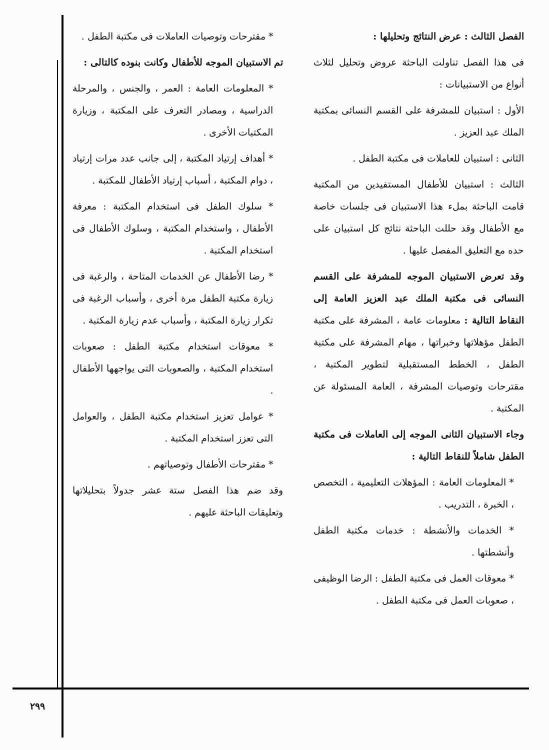الفصل الثالث : عرض النتائج وتحليلها :
فى هذا الفصل تناولت الباحثة عروض وتحليل لثلاث أنواع من الاستبيانات :
الأول : استبيان للمشرفة على القسم النسائى بمكتبة الملك عبد العزيز .
الثانى : استبيان للعاملات فى مكتبة الطفل .
الثالث : استبيان للأطفال المستفيدين من المكتبة قامت الباحثة بملء هذا الاستبيان فى جلسات خاصة مع الأطفال وقد حللت الباحثة نتائج كل استبيان على حده مع التعليق المفصل عليها .
وقد تعرض الاستبيان الموجه للمشرفة على القسم النسائى فى مكتبة الملك عبد العزيز العامة إلى النقاط التالية : معلومات عامة ، المشرفة على مكتبة الطفل مؤهلاتها وخبراتها ، مهام المشرفة على مكتبة الطفل ، الخطط المستقبلية لتطوير المكتبة ، مقترحات وتوصيات المشرفة ، العامة المسئولة عن المكتبة .
وجاء الاستبيان الثانى الموجه إلى العاملات فى مكتبة الطفل شاملاً للنقاط التالية :
* المعلومات العامة : المؤهلات التعليمية ، التخصص ، الخبرة ، التدريب .
* الخدمات والأنشطة : خدمات مكتبة الطفل وأنشطتها .
* معوقات العمل فى مكتبة الطفل : الرضا الوظيفى ، صعوبات العمل فى مكتبة الطفل .
* مقترحات وتوصيات العاملات فى مكتبة الطفل .
تم الاستبيان الموجه للأطفال وكانت بنوده كالتالى :
* المعلومات العامة : العمر ، والجنس ، والمرحلة الدراسية ، ومصادر التعرف على المكتبة ، وزيارة المكتبات الأخرى .
* أهداف إرتياد المكتبة ، إلى جانب عدد مرات إرتياد ، دوام المكتبة ، أسباب إرتياد الأطفال للمكتبة .
* سلوك الطفل فى استخدام المكتبة : معرفة الأطفال ، واستخدام المكتبة ، وسلوك الأطفال فى استخدام المكتبة .
* رضا الأطفال عن الخدمات المتاحة ، والرغبة فى زيارة مكتبة الطفل مرة أخرى ، وأسباب الرغبة فى تكرار زيارة المكتبة ، وأسباب عدم زيارة المكتبة .
* معوقات استخدام مكتبة الطفل : صعوبات استخدام المكتبة ، والصعوبات التى يواجهها الأطفال .
* عوامل تعزيز استخدام مكتبة الطفل ، والعوامل التى تعزز استخدام المكتبة .
* مقترحات الأطفال وتوصياتهم .
وقد ضم هذا الفصل ستة عشر جدولاً بتحليلاتها وتعليقات الباحثة عليهم .
٢٩٩